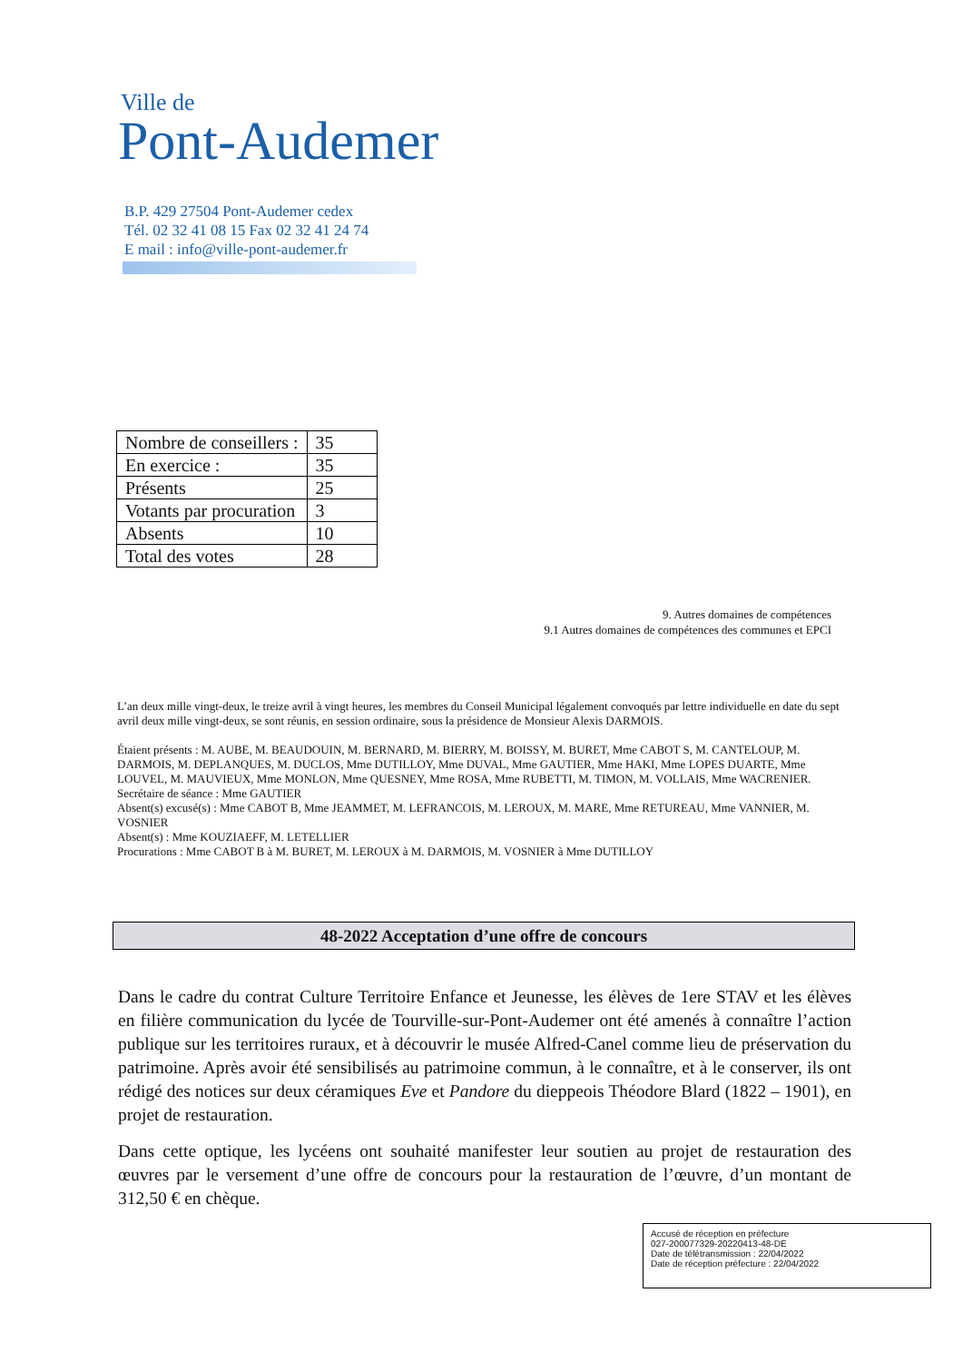Ville de
Pont-Audemer
B.P. 429 27504 Pont-Audemer cedex
Tél. 02 32 41 08 15 Fax 02 32 41 24 74
E mail : info@ville-pont-audemer.fr
| Nombre de conseillers : | 35 |
| En exercice : | 35 |
| Présents | 25 |
| Votants par procuration | 3 |
| Absents | 10 |
| Total des votes | 28 |
9. Autres domaines de compétences
9.1 Autres domaines de compétences des communes et EPCI
L’an deux mille vingt-deux, le treize avril à vingt heures, les membres du Conseil Municipal légalement convoqués par lettre individuelle en date du sept avril deux mille vingt-deux, se sont réunis, en session ordinaire, sous la présidence de Monsieur Alexis DARMOIS.
Étaient présents : M. AUBE, M. BEAUDOUIN, M. BERNARD, M. BIERRY, M. BOISSY, M. BURET, Mme CABOT S, M. CANTELOUP, M. DARMOIS, M. DEPLANQUES, M. DUCLOS, Mme DUTILLOY, Mme DUVAL, Mme GAUTIER, Mme HAKI, Mme LOPES DUARTE, Mme LOUVEL, M. MAUVIEUX, Mme MONLON, Mme QUESNEY, Mme ROSA, Mme RUBETTI, M. TIMON, M. VOLLAIS, Mme WACRENIER.
Secrétaire de séance : Mme GAUTIER
Absent(s) excusé(s) : Mme CABOT B, Mme JEAMMET, M. LEFRANCOIS, M. LEROUX, M. MARE, Mme RETUREAU, Mme VANNIER, M. VOSNIER
Absent(s) : Mme KOUZIAEFF, M. LETELLIER
Procurations : Mme CABOT B à M. BURET, M. LEROUX à M. DARMOIS, M. VOSNIER à Mme DUTILLOY
48-2022 Acceptation d’une offre de concours
Dans le cadre du contrat Culture Territoire Enfance et Jeunesse, les élèves de 1ere STAV et les élèves en filière communication du lycée de Tourville-sur-Pont-Audemer ont été amenés à connaître l’action publique sur les territoires ruraux, et à découvrir le musée Alfred-Canel comme lieu de préservation du patrimoine. Après avoir été sensibilisés au patrimoine commun, à le connaître, et à le conserver, ils ont rédigé des notices sur deux céramiques Eve et Pandore du dieppeois Théodore Blard (1822 – 1901), en projet de restauration.
Dans cette optique, les lycéens ont souhaité manifester leur soutien au projet de restauration des œuvres par le versement d’une offre de concours pour la restauration de l’œuvre, d’un montant de 312,50 € en chèque.
Accusé de réception en préfecture
027-200077329-20220413-48-DE
Date de télétransmission : 22/04/2022
Date de réception préfecture : 22/04/2022